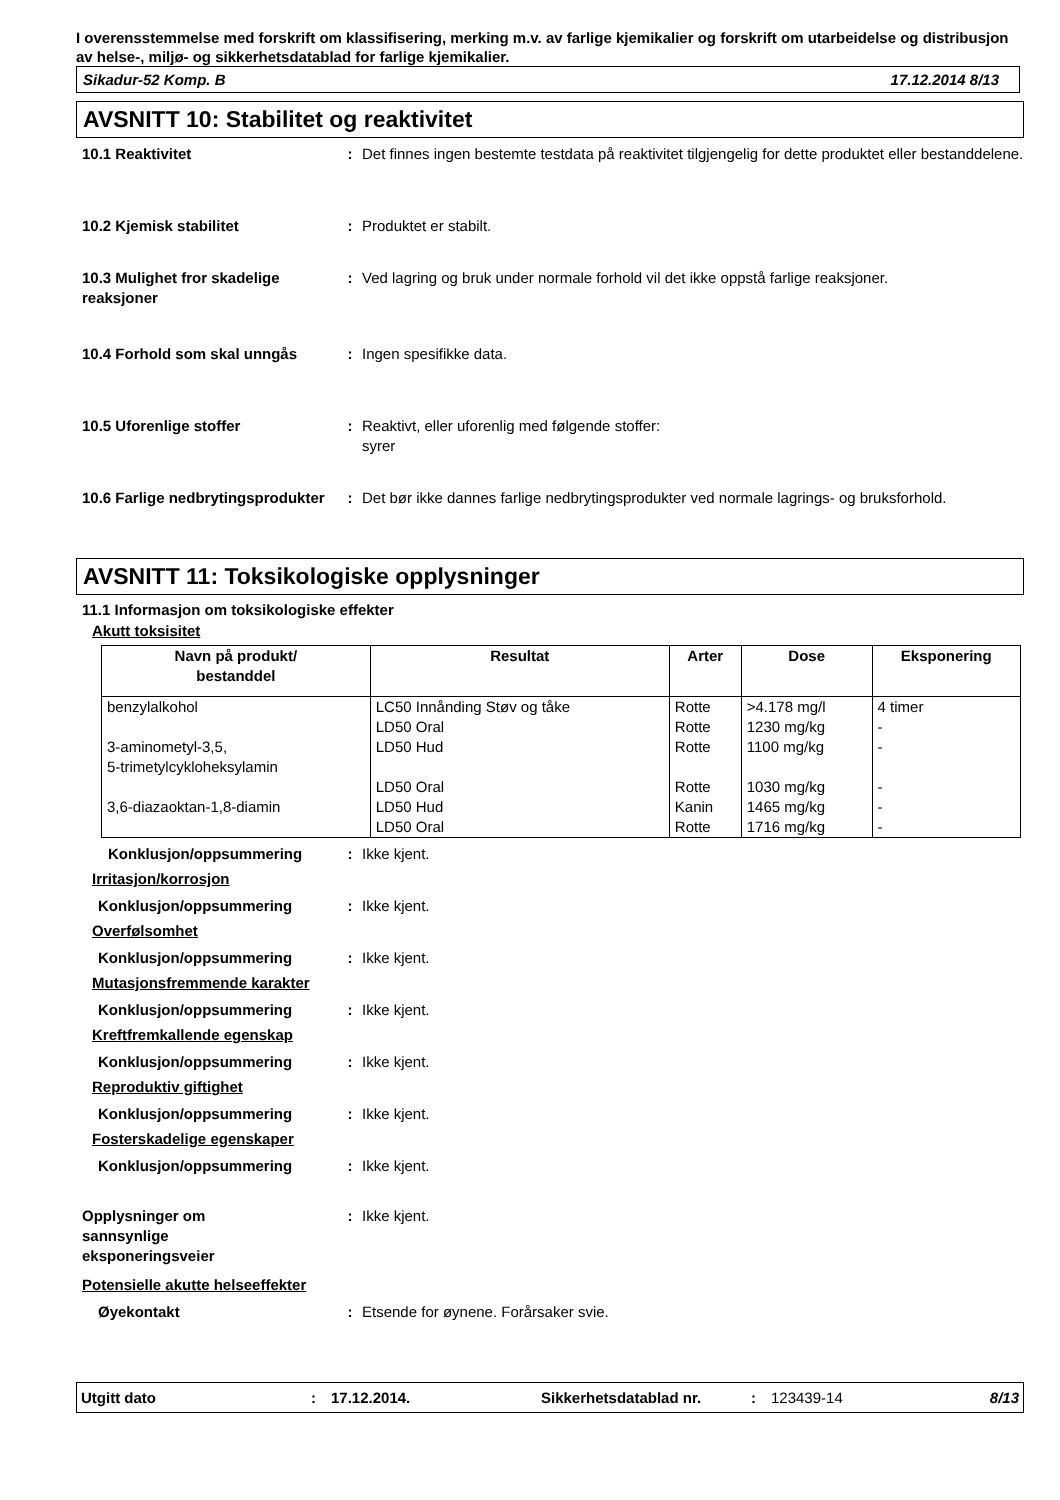I overensstemmelse med forskrift om klassifisering, merking m.v. av farlige kjemikalier og forskrift om utarbeidelse og distribusjon av helse-, miljø- og sikkerhetsdatablad for farlige kjemikalier.
Sikadur-52 Komp. B 17.12.2014 8/13
AVSNITT 10: Stabilitet og reaktivitet
10.1 Reaktivitet : Det finnes ingen bestemte testdata på reaktivitet tilgjengelig for dette produktet eller bestanddelene.
10.2 Kjemisk stabilitet : Produktet er stabilt.
10.3 Mulighet fror skadelige reaksjoner
: Ved lagring og bruk under normale forhold vil det ikke oppstå farlige reaksjoner.
10.4 Forhold som skal unngås : Ingen spesifikke data.
10.5 Uforenlige stoffer : Reaktivt, eller uforenlig med følgende stoffer:
syrer
10.6 Farlige nedbrytingsprodukter
: Det bør ikke dannes farlige nedbrytingsprodukter ved normale lagrings- og bruksforhold.
AVSNITT 11: Toksikologiske opplysninger
11.1 Informasjon om toksikologiske effekter
Akutt toksisitet
| Navn på produkt/ bestanddel | Resultat | Arter | Dose | Eksponering |
| --- | --- | --- | --- | --- |
| benzylalkohol | LC50 Innånding Støv og tåke | Rotte | >4.178 mg/l | 4 timer |
| | LD50 Oral | Rotte | 1230 mg/kg | - |
| 3-aminometyl-3,5, 5-trimetylcykloheksylamin | LD50 Hud | Rotte | 1100 mg/kg | - |
| | LD50 Oral | Rotte | 1030 mg/kg | - |
| 3,6-diazaoktan-1,8-diamin | LD50 Hud | Kanin | 1465 mg/kg | - |
| | LD50 Oral | Rotte | 1716 mg/kg | - |
Konklusjon/oppsummering : Ikke kjent.
Irritasjon/korrosjon
Konklusjon/oppsummering : Ikke kjent.
Overfølsomhet
Konklusjon/oppsummering : Ikke kjent.
Mutasjonsfremmende karakter
Konklusjon/oppsummering : Ikke kjent.
Kreftfremkallende egenskap
Konklusjon/oppsummering : Ikke kjent.
Reproduktiv giftighet
Konklusjon/oppsummering : Ikke kjent.
Fosterskadelige egenskaper
Konklusjon/oppsummering : Ikke kjent.
Opplysninger om sannsynlige eksponeringsveier
: Ikke kjent.
Potensielle akutte helseeffekter
Øyekontakt : Etsende for øynene. Forårsaker svie.
Utgitt dato: 17.12.2014. Sikkerhetsdatablad nr.: 123439-14 8/13